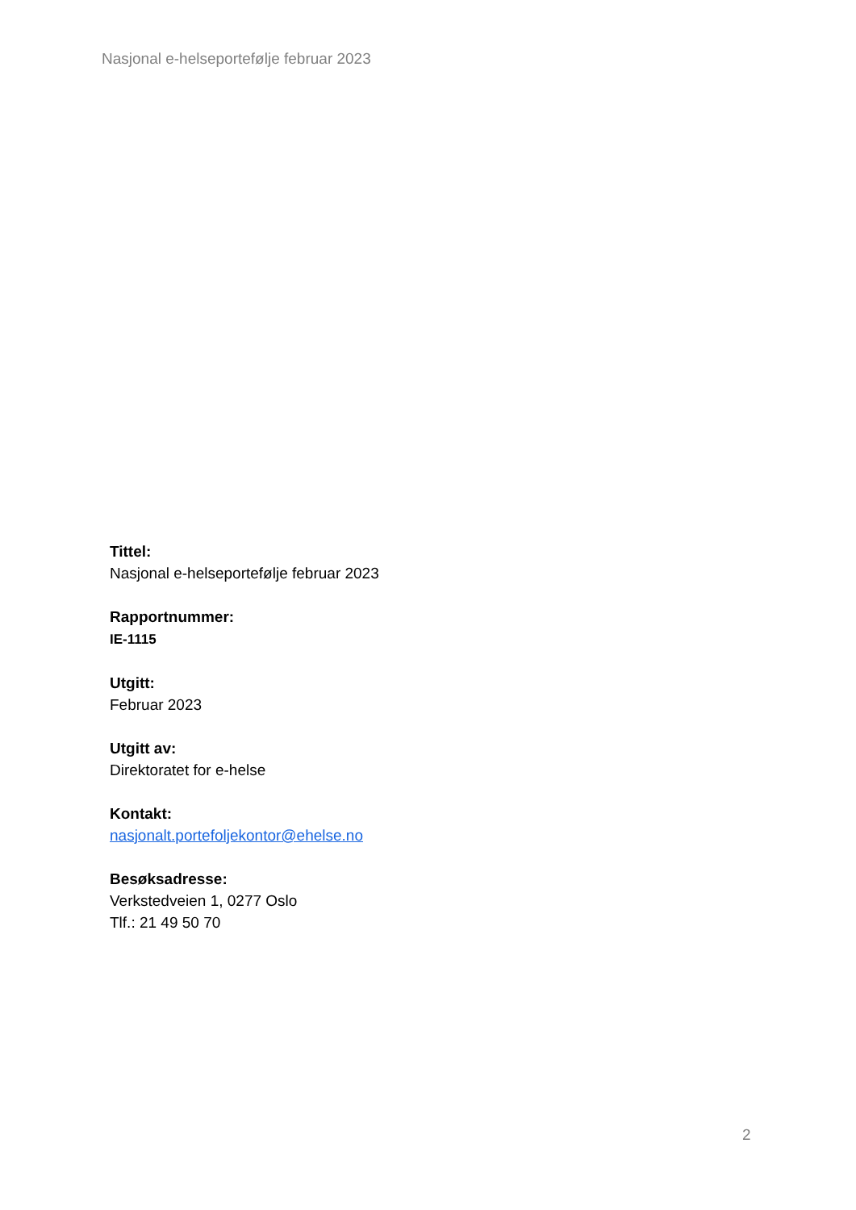Nasjonal e-helseportefølje februar 2023
Tittel:
Nasjonal e-helseportefølje februar 2023
Rapportnummer:
IE-1115
Utgitt:
Februar 2023
Utgitt av:
Direktoratet for e-helse
Kontakt:
nasjonalt.portefoljekontor@ehelse.no
Besøksadresse:
Verkstedveien 1, 0277 Oslo
Tlf.: 21 49 50 70
2